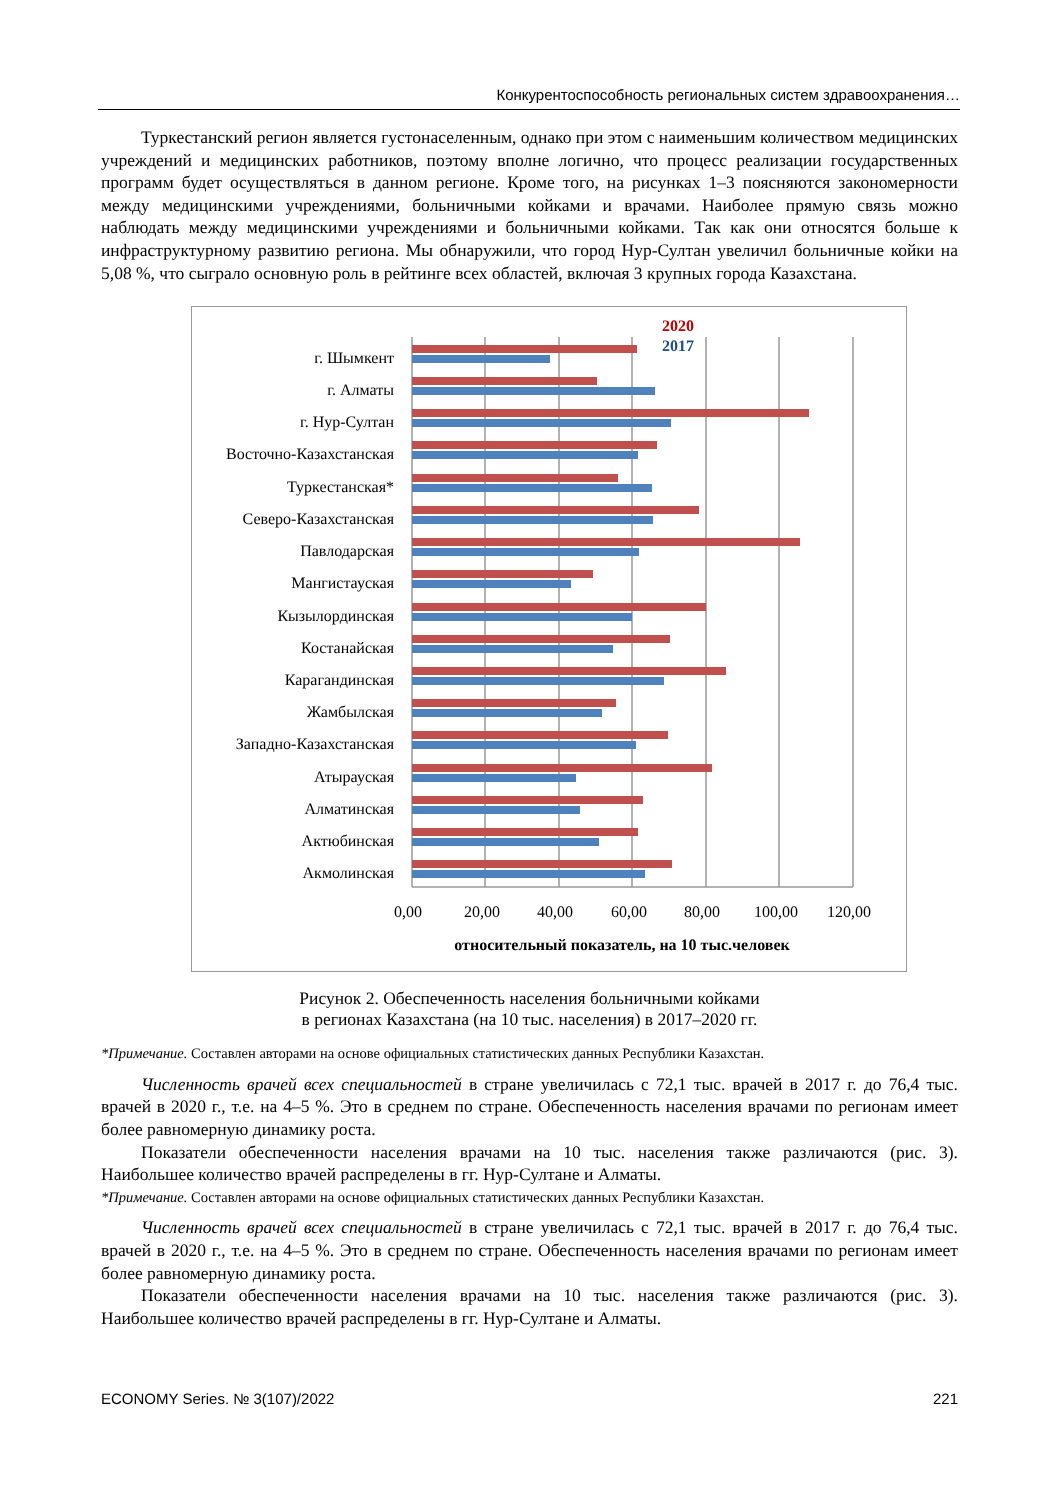Конкурентоспособность региональных систем здравоохранения…
Туркестанский регион является густонаселенным, однако при этом с наименьшим количеством медицинских учреждений и медицинских работников, поэтому вполне логично, что процесс реализации государственных программ будет осуществляться в данном регионе. Кроме того, на рисунках 1–3 поясняются закономерности между медицинскими учреждениями, больничными койками и врачами. Наиболее прямую связь можно наблюдать между медицинскими учреждениями и больничными койками. Так как они относятся больше к инфраструктурному развитию региона. Мы обнаружили, что город Нур-Султан увеличил больничные койки на 5,08 %, что сыграло основную роль в рейтинге всех областей, включая 3 крупных города Казахстана.
2020
2017
г. Шымкент
г. Алматы
г. Нур-Султан
Восточно-Казахстанская
Туркестанская*
Северо-Казахстанская
Павлодарская
Мангистауская
Кызылординская
Костанайская
Карагандинская
Жамбылская
Западно-Казахстанская
Атырауская
Алматинская
Актюбинская
Акмолинская
0,00
20,00
40,00
60,00
80,00
100,00
120,00
относительный показатель, на 10 тыс.человек
Рисунок 2. Обеспеченность населения больничными койками
в регионах Казахстана (на 10 тыс. населения) в 2017–2020 гг.
*Примечание. Составлен авторами на основе официальных статистических данных Республики Казахстан.
Численность врачей всех специальностей в стране увеличилась с 72,1 тыс. врачей в 2017 г. до 76,4 тыс. врачей в 2020 г., т.е. на 4–5 %. Это в среднем по стране. Обеспеченность населения врачами по регионам имеет более равномерную динамику роста.
Показатели обеспеченности населения врачами на 10 тыс. населения также различаются (рис. 3). Наибольшее количество врачей распределены в гг. Нур-Султане и Алматы.
*Примечание. Составлен авторами на основе официальных статистических данных Республики Казахстан.
Численность врачей всех специальностей в стране увеличилась с 72,1 тыс. врачей в 2017 г. до 76,4 тыс. врачей в 2020 г., т.е. на 4–5 %. Это в среднем по стране. Обеспеченность населения врачами по регионам имеет более равномерную динамику роста.
Показатели обеспеченности населения врачами на 10 тыс. населения также различаются (рис. 3). Наибольшее количество врачей распределены в гг. Нур-Султане и Алматы.
ECONOMY Series. № 3(107)/2022 221